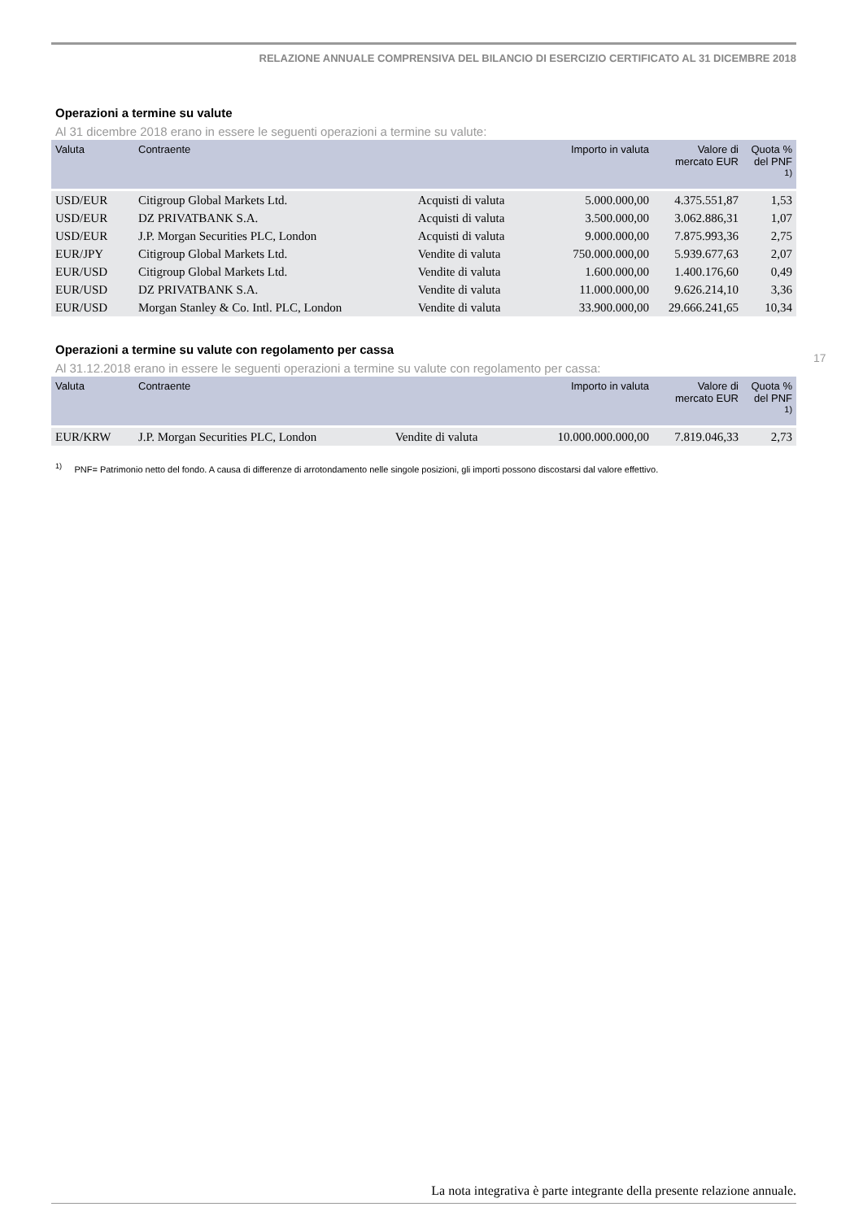RELAZIONE ANNUALE COMPRENSIVA DEL BILANCIO DI ESERCIZIO CERTIFICATO AL 31 DICEMBRE 2018
Operazioni a termine su valute
Al 31 dicembre 2018 erano in essere le seguenti operazioni a termine su valute:
| Valuta | Contraente | | Importo in valuta | Valore di mercato EUR | Quota % del PNF <sup>1)</sup> |
| --- | --- | --- | --- | --- | --- |
| USD/EUR | Citigroup Global Markets Ltd. | Acquisti di valuta | 5.000.000,00 | 4.375.551,87 | 1,53 |
| USD/EUR | DZ PRIVATBANK S.A. | Acquisti di valuta | 3.500.000,00 | 3.062.886,31 | 1,07 |
| USD/EUR | J.P. Morgan Securities PLC, London | Acquisti di valuta | 9.000.000,00 | 7.875.993,36 | 2,75 |
| EUR/JPY | Citigroup Global Markets Ltd. | Vendite di valuta | 750.000.000,00 | 5.939.677,63 | 2,07 |
| EUR/USD | Citigroup Global Markets Ltd. | Vendite di valuta | 1.600.000,00 | 1.400.176,60 | 0,49 |
| EUR/USD | DZ PRIVATBANK S.A. | Vendite di valuta | 11.000.000,00 | 9.626.214,10 | 3,36 |
| EUR/USD | Morgan Stanley & Co. Intl. PLC, London | Vendite di valuta | 33.900.000,00 | 29.666.241,65 | 10,34 |
Operazioni a termine su valute con regolamento per cassa
Al 31.12.2018 erano in essere le seguenti operazioni a termine su valute con regolamento per cassa:
| Valuta | Contraente | | Importo in valuta | Valore di mercato EUR | Quota % del PNF <sup>1)</sup> |
| --- | --- | --- | --- | --- | --- |
| EUR/KRW | J.P. Morgan Securities PLC, London | Vendite di valuta | 10.000.000.000,00 | 7.819.046,33 | 2,73 |
<sup>1)</sup> PNF= Patrimonio netto del fondo. A causa di differenze di arrotondamento nelle singole posizioni, gli importi possono discostarsi dal valore effettivo.
17
La nota integrativa è parte integrante della presente relazione annuale.